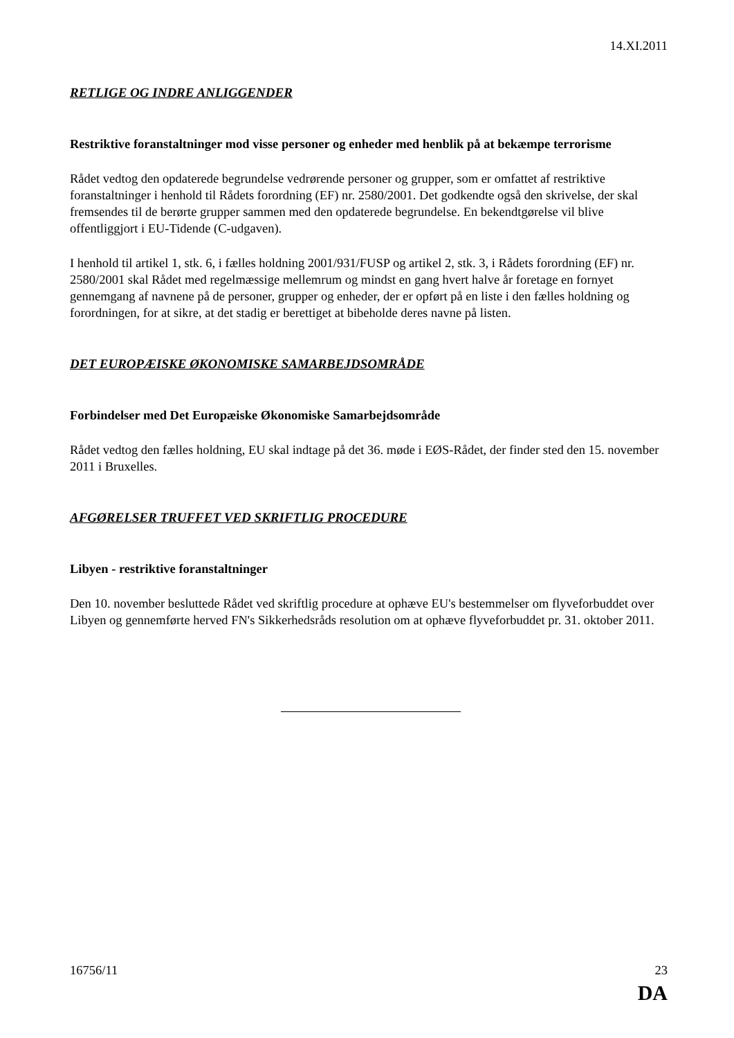14.XI.2011
RETLIGE OG INDRE ANLIGGENDER
Restriktive foranstaltninger mod visse personer og enheder med henblik på at bekæmpe terrorisme
Rådet vedtog den opdaterede begrundelse vedrørende personer og grupper, som er omfattet af restriktive foranstaltninger i henhold til Rådets forordning (EF) nr. 2580/2001. Det godkendte også den skrivelse, der skal fremsendes til de berørte grupper sammen med den opdaterede begrundelse. En bekendtgørelse vil blive offentliggjort i EU-Tidende (C-udgaven).
I henhold til artikel 1, stk. 6, i fælles holdning 2001/931/FUSP og artikel 2, stk. 3, i Rådets forordning (EF) nr. 2580/2001 skal Rådet med regelmæssige mellemrum og mindst en gang hvert halve år foretage en fornyet gennemgang af navnene på de personer, grupper og enheder, der er opført på en liste i den fælles holdning og forordningen, for at sikre, at det stadig er berettiget at bibeholde deres navne på listen.
DET EUROPÆISKE ØKONOMISKE SAMARBEJDSOMRÅDE
Forbindelser med Det Europæiske Økonomiske Samarbejdsområde
Rådet vedtog den fælles holdning, EU skal indtage på det 36. møde i EØS-Rådet, der finder sted den 15. november 2011 i Bruxelles.
AFGØRELSER TRUFFET VED SKRIFTLIG PROCEDURE
Libyen - restriktive foranstaltninger
Den 10. november besluttede Rådet ved skriftlig procedure at ophæve EU's bestemmelser om flyveforbuddet over Libyen og gennemførte herved FN's Sikkerhedsråds resolution om at ophæve flyveforbuddet pr. 31. oktober 2011.
16756/11 23
DA